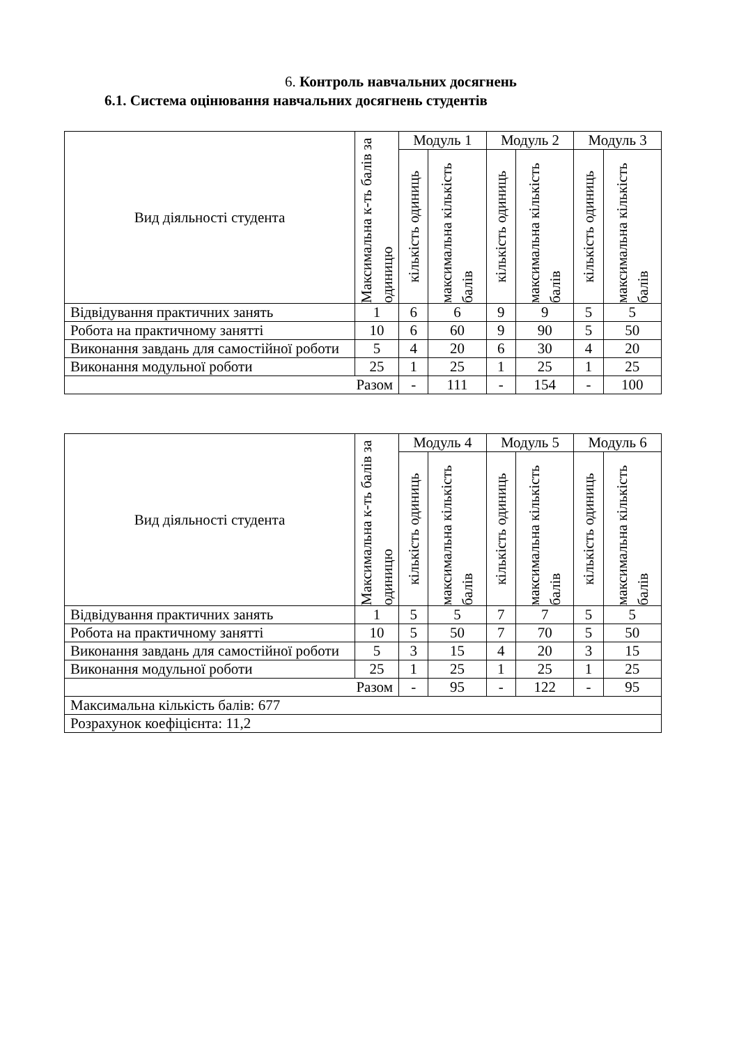6. Контроль навчальних досягнень
6.1. Система оцінювання навчальних досягнень студентів
| Вид діяльності студента | Максимальна к-ть балів за одиницю | Модуль 1 | | Модуль 2 | | Модуль 3 | |
| --- | --- | --- | --- | --- | --- | --- | --- |
| | | кількість одиниць | максимальна кількість балів | кількість одиниць | максимальна кількість балів | кількість одиниць | максимальна кількість балів |
| Відвідування практичних занять | 1 | 6 | 6 | 9 | 9 | 5 | 5 |
| Робота на практичному занятті | 10 | 6 | 60 | 9 | 90 | 5 | 50 |
| Виконання завдань для самостійної роботи | 5 | 4 | 20 | 6 | 30 | 4 | 20 |
| Виконання модульної роботи | 25 | 1 | 25 | 1 | 25 | 1 | 25 |
| Разом | | - | 111 | - | 154 | - | 100 |
| Вид діяльності студента | Максимальна к-ть балів за одиницю | Модуль 4 | | Модуль 5 | | Модуль 6 | |
| --- | --- | --- | --- | --- | --- | --- | --- |
| | | кількість одиниць | максимальна кількість балів | кількість одиниць | максимальна кількість балів | кількість одиниць | максимальна кількість балів |
| Відвідування практичних занять | 1 | 5 | 5 | 7 | 7 | 5 | 5 |
| Робота на практичному занятті | 10 | 5 | 50 | 7 | 70 | 5 | 50 |
| Виконання завдань для самостійної роботи | 5 | 3 | 15 | 4 | 20 | 3 | 15 |
| Виконання модульної роботи | 25 | 1 | 25 | 1 | 25 | 1 | 25 |
| Разом | | - | 95 | - | 122 | - | 95 |
| Максимальна кількість балів: 677 | | | | | | | |
| Розрахунок коефіцієнта: 11,2 | | | | | | | |